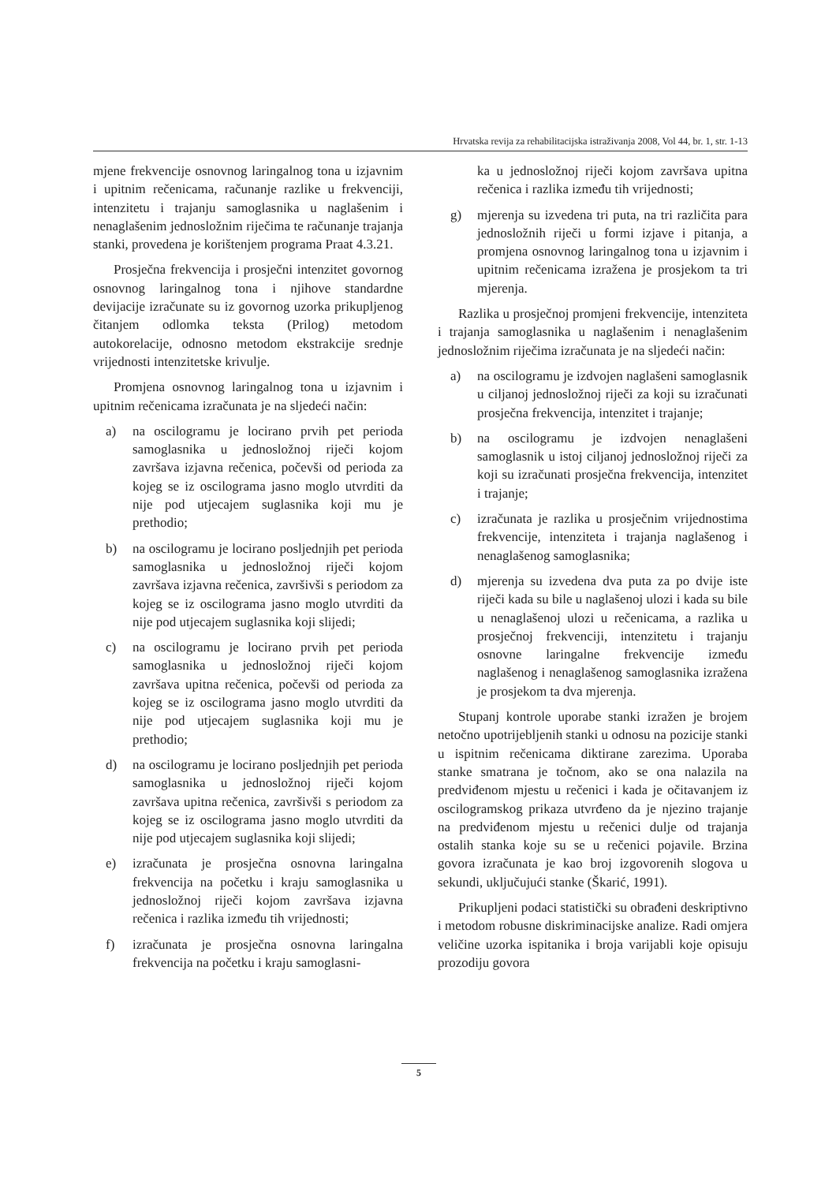Hrvatska revija za rehabilitacijska istraživanja 2008, Vol 44, br. 1, str. 1-13
mjene frekvencije osnovnog laringalnog tona u izjavnim i upitnim rečenicama, računanje razlike u frekvenciji, intenzitetu i trajanju samoglasnika u naglašenim i nenaglašenim jednosložnim riječima te računanje trajanja stanki, provedena je korištenjem programa Praat 4.3.21.
Prosječna frekvencija i prosječni intenzitet govornog osnovnog laringalnog tona i njihove standardne devijacije izračunate su iz govornog uzorka prikupljenog čitanjem odlomka teksta (Prilog) metodom autokorelacije, odnosno metodom ekstrakcije srednje vrijednosti intenzitetske krivulje.
Promjena osnovnog laringalnog tona u izjavnim i upitnim rečenicama izračunata je na sljedeći način:
a) na oscilogramu je locirano prvih pet perioda samoglasnika u jednosložnoj riječi kojom završava izjavna rečenica, počevši od perioda za kojeg se iz oscilograma jasno moglo utvrditi da nije pod utjecajem suglasnika koji mu je prethodio;
b) na oscilogramu je locirano posljednjih pet perioda samoglasnika u jednosložnoj riječi kojom završava izjavna rečenica, završivši s periodom za kojeg se iz oscilograma jasno moglo utvrditi da nije pod utjecajem suglasnika koji slijedi;
c) na oscilogramu je locirano prvih pet perioda samoglasnika u jednosložnoj riječi kojom završava upitna rečenica, počevši od perioda za kojeg se iz oscilograma jasno moglo utvrditi da nije pod utjecajem suglasnika koji mu je prethodio;
d) na oscilogramu je locirano posljednjih pet perioda samoglasnika u jednosložnoj riječi kojom završava upitna rečenica, završivši s periodom za kojeg se iz oscilograma jasno moglo utvrditi da nije pod utjecajem suglasnika koji slijedi;
e) izračunata je prosječna osnovna laringalna frekvencija na početku i kraju samoglasnika u jednosložnoj riječi kojom završava izjavna rečenica i razlika između tih vrijednosti;
f) izračunata je prosječna osnovna laringalna frekvencija na početku i kraju samoglasni-
ka u jednosložnoj riječi kojom završava upitna rečenica i razlika između tih vrijednosti;
g) mjerenja su izvedena tri puta, na tri različita para jednosložnih riječi u formi izjave i pitanja, a promjena osnovnog laringalnog tona u izjavnim i upitnim rečenicama izražena je prosjekom ta tri mjerenja.
Razlika u prosječnoj promjeni frekvencije, intenziteta i trajanja samoglasnika u naglašenim i nenaglašenim jednosložnim riječima izračunata je na sljedeći način:
a) na oscilogramu je izdvojen naglašeni samoglasnik u ciljanoj jednosložnoj riječi za koji su izračunati prosječna frekvencija, intenzitet i trajanje;
b) na oscilogramu je izdvojen nenaglašeni samoglasnik u istoj ciljanoj jednosložnoj riječi za koji su izračunati prosječna frekvencija, intenzitet i trajanje;
c) izračunata je razlika u prosječnim vrijednostima frekvencije, intenziteta i trajanja naglašenog i nenaglašenog samoglasnika;
d) mjerenja su izvedena dva puta za po dvije iste riječi kada su bile u naglašenoj ulozi i kada su bile u nenaglašenoj ulozi u rečenicama, a razlika u prosječnoj frekvenciji, intenzitetu i trajanju osnovne laringalne frekvencije između naglašenog i nenaglašenog samoglasnika izražena je prosjekom ta dva mjerenja.
Stupanj kontrole uporabe stanki izražen je brojem netočno upotrijebljenih stanki u odnosu na pozicije stanki u ispitnim rečenicama diktirane zarezima. Uporaba stanke smatrana je točnom, ako se ona nalazila na predviđenom mjestu u rečenici i kada je očitavanjem iz oscilogramskog prikaza utvrđeno da je njezino trajanje na predviđenom mjestu u rečenici dulje od trajanja ostalih stanka koje su se u rečenici pojavile. Brzina govora izračunata je kao broj izgovorenih slogova u sekundi, uključujući stanke (Škarić, 1991).
Prikupljeni podaci statistički su obrađeni deskriptivno i metodom robusne diskriminacijske analize. Radi omjera veličine uzorka ispitanika i broja varijabli koje opisuju prozodiju govora
5